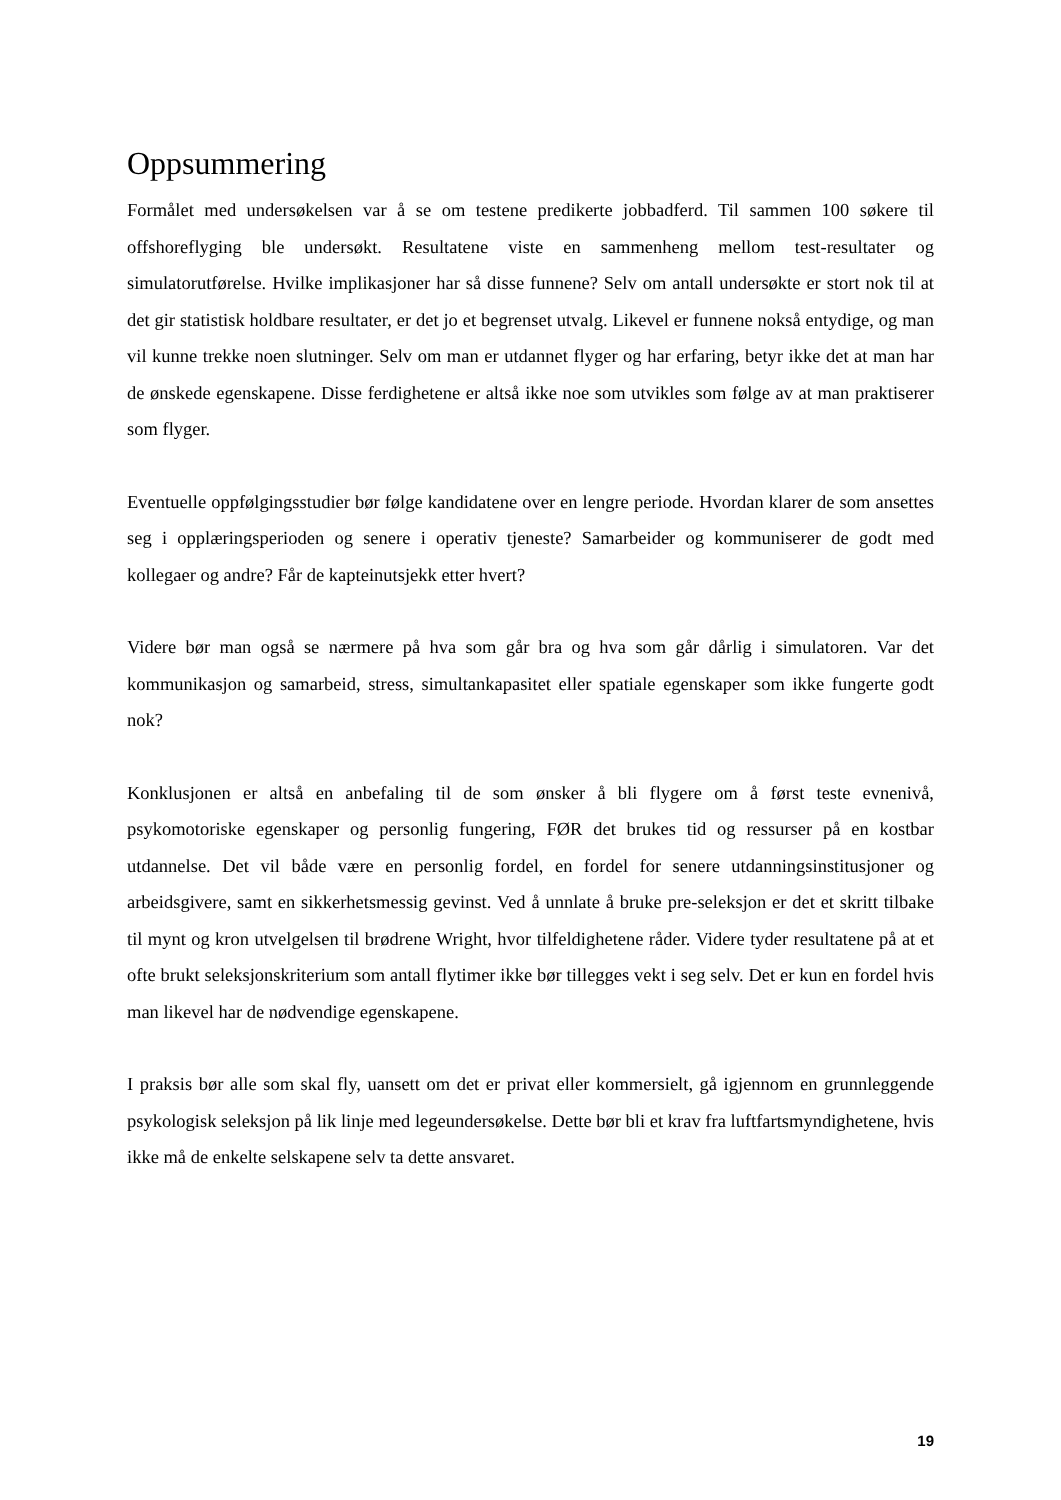Oppsummering
Formålet med undersøkelsen var å se om testene predikerte jobbadferd. Til sammen 100 søkere til offshoreflyging ble undersøkt. Resultatene viste en sammenheng mellom test-resultater og simulatorutførelse. Hvilke implikasjoner har så disse funnene? Selv om antall undersøkte er stort nok til at det gir statistisk holdbare resultater, er det jo et begrenset utvalg. Likevel er funnene nokså entydige, og man vil kunne trekke noen slutninger. Selv om man er utdannet flyger og har erfaring, betyr ikke det at man har de ønskede egenskapene. Disse ferdighetene er altså ikke noe som utvikles som følge av at man praktiserer som flyger.
Eventuelle oppfølgingsstudier bør følge kandidatene over en lengre periode. Hvordan klarer de som ansettes seg i opplæringsperioden og senere i operativ tjeneste? Samarbeider og kommuniserer de godt med kollegaer og andre? Får de kapteinutsjekk etter hvert?
Videre bør man også se nærmere på hva som går bra og hva som går dårlig i simulatoren. Var det kommunikasjon og samarbeid, stress, simultankapasitet eller spatiale egenskaper som ikke fungerte godt nok?
Konklusjonen er altså en anbefaling til de som ønsker å bli flygere om å først teste evnenivå, psykomotoriske egenskaper og personlig fungering, FØR det brukes tid og ressurser på en kostbar utdannelse. Det vil både være en personlig fordel, en fordel for senere utdanningsinstitusjoner og arbeidsgivere, samt en sikkerhetsmessig gevinst. Ved å unnlate å bruke pre-seleksjon er det et skritt tilbake til mynt og kron utvelgelsen til brødrene Wright, hvor tilfeldighetene råder. Videre tyder resultatene på at et ofte brukt seleksjonskriterium som antall flytimer ikke bør tillegges vekt i seg selv. Det er kun en fordel hvis man likevel har de nødvendige egenskapene.
I praksis bør alle som skal fly, uansett om det er privat eller kommersielt, gå igjennom en grunnleggende psykologisk seleksjon på lik linje med legeundersøkelse. Dette bør bli et krav fra luftfartsmyndighetene, hvis ikke må de enkelte selskapene selv ta dette ansvaret.
19